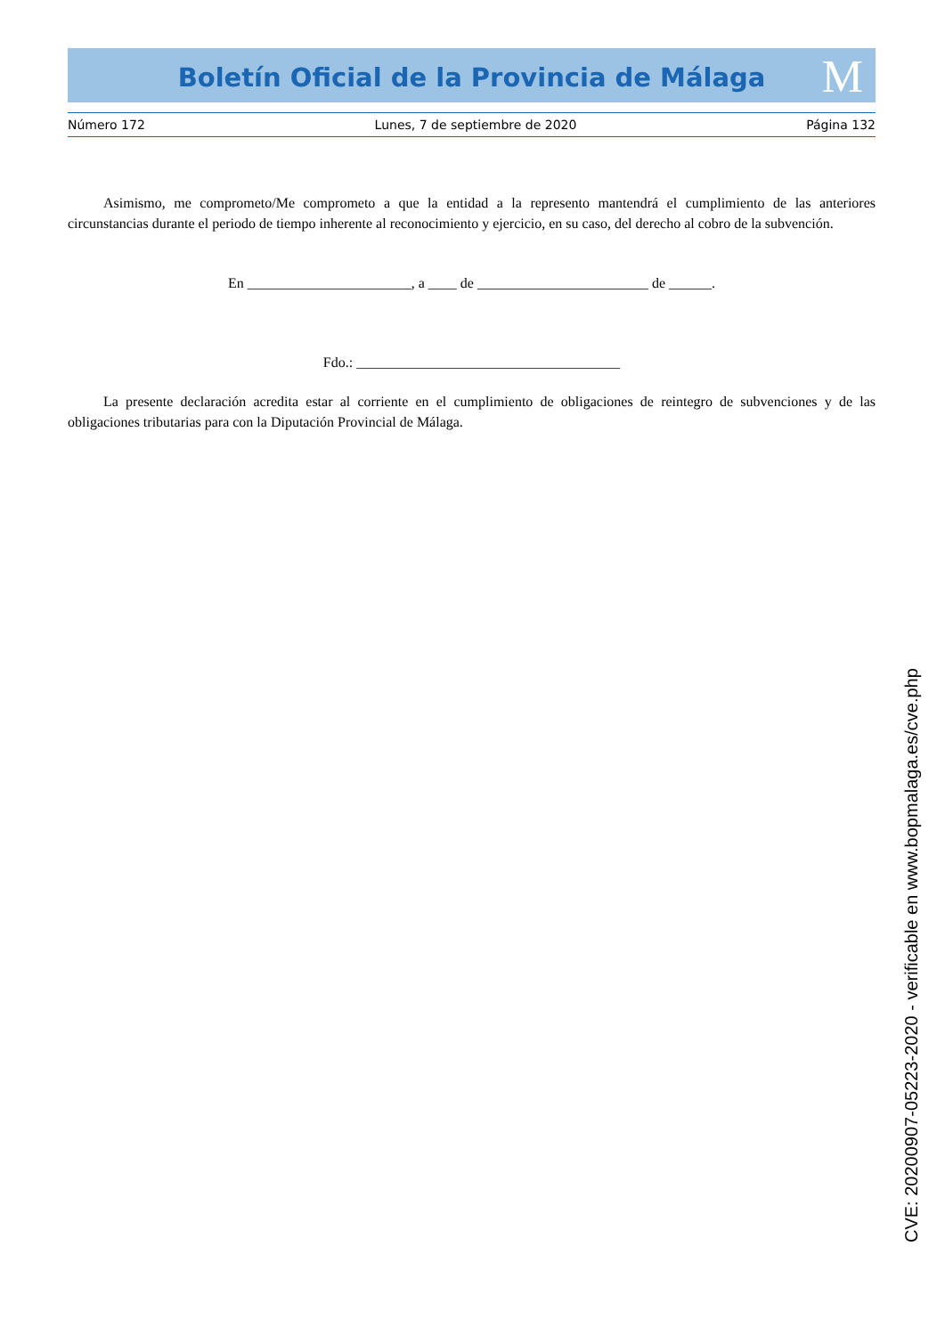Boletín Oficial de la Provincia de Málaga M
Número 172 Lunes, 7 de septiembre de 2020 Página 132
Asimismo, me comprometo/Me comprometo a que la entidad a la represento mantendrá el cumplimiento de las anteriores circunstancias durante el periodo de tiempo inherente al reconocimiento y ejercicio, en su caso, del derecho al cobro de la subvención.
En _______________________, a ____ de ________________________ de ______.
Fdo.: _____________________________________
La presente declaración acredita estar al corriente en el cumplimiento de obligaciones de reintegro de subvenciones y de las obligaciones tributarias para con la Diputación Provincial de Málaga.
CVE: 20200907-05223-2020 - verificable en www.bopmalaga.es/cve.php